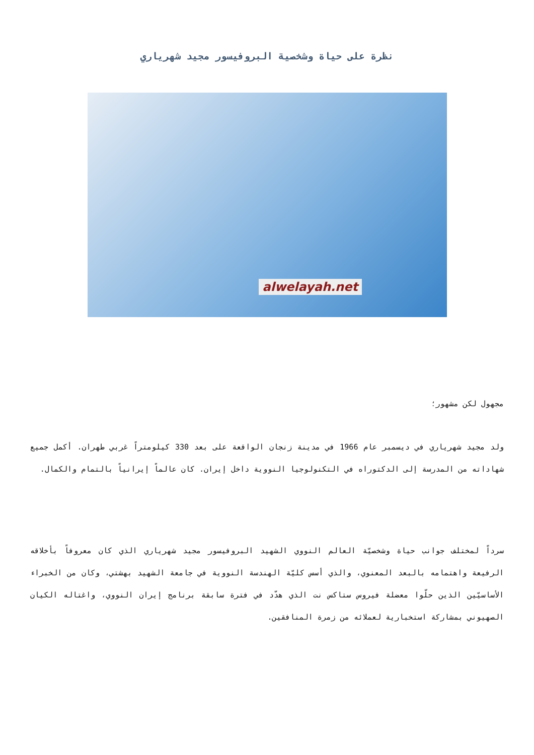نظرة على حياة وشخصية البروفيسور مجيد شهرياري
alwelayah.net
مجهول لكن مشهور؛
ولد مجيد شهرياري في ديسمبر عام 1966 في مدينة زنجان الواقعة على بعد 330 كيلومتراً غربي طهران. أكمل جميع شهاداته من المدرسة إلى الدكتوراه في التكنولوجيا النووية داخل إيران. كان عالماً إيرانياً بالتمام والكمال.
سرداً لمختلف جوانب حياة وشخصيّة العالم النووي الشهيد البروفيسور مجيد شهرياري الذي كان معروفاً بأخلاقه الرفيعة واهتمامه بالبعد المعنوي، والذي أسس كليّة الهندسة النووية في جامعة الشهيد بهشتي، وكان من الخبراء الأساسيّين الذين حلّوا معضلة فيروس ستاكس نت الذي هدّد في فترة سابقة برنامج إيران النووي، واغتاله الكيان الصهيوني بمشاركة استخبارية لعملائه من زمرة المنافقين.